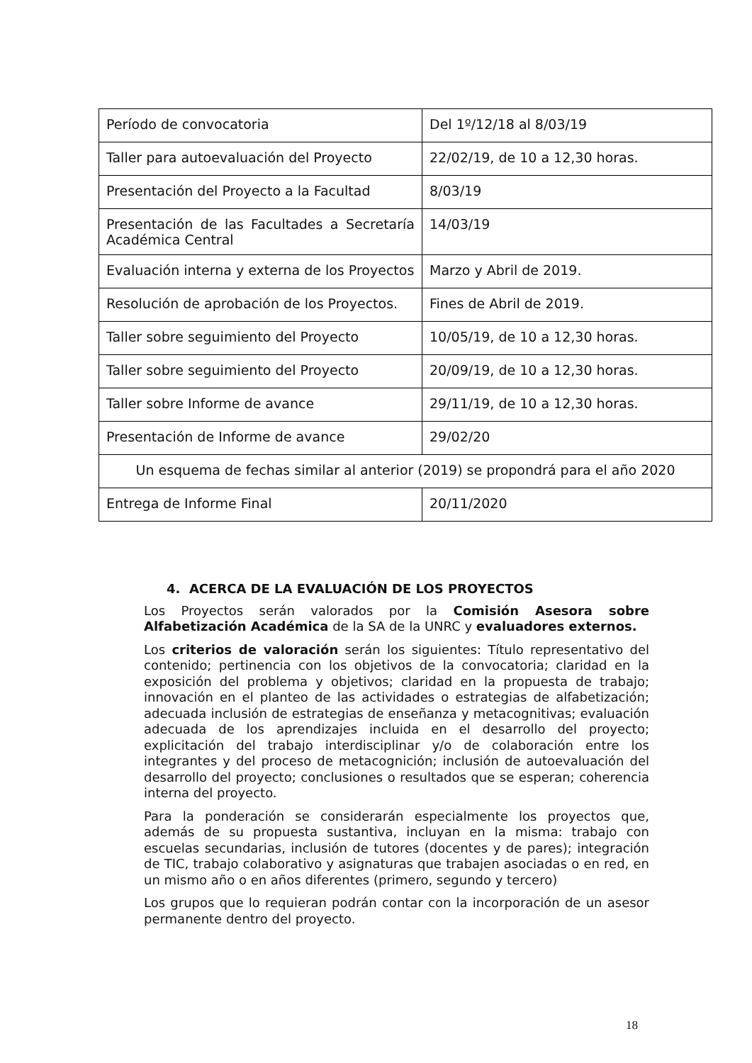| Período de convocatoria | Del 1º/12/18 al 8/03/19 |
| Taller para autoevaluación del Proyecto | 22/02/19, de 10 a 12,30 horas. |
| Presentación del Proyecto a la Facultad | 8/03/19 |
| Presentación de las Facultades a Secretaría Académica Central | 14/03/19 |
| Evaluación interna y externa de los Proyectos | Marzo y Abril de 2019. |
| Resolución de aprobación de los Proyectos. | Fines de Abril de 2019. |
| Taller sobre seguimiento del Proyecto | 10/05/19, de 10 a 12,30 horas. |
| Taller sobre seguimiento del Proyecto | 20/09/19, de 10 a 12,30 horas. |
| Taller sobre Informe de avance | 29/11/19, de 10 a 12,30 horas. |
| Presentación de Informe de avance | 29/02/20 |
| Un esquema de fechas similar al anterior (2019) se propondrá para el año 2020 | |
| Entrega de Informe Final | 20/11/2020 |
4. ACERCA DE LA EVALUACIÓN DE LOS PROYECTOS
Los Proyectos serán valorados por la Comisión Asesora sobre Alfabetización Académica de la SA de la UNRC y evaluadores externos.
Los criterios de valoración serán los siguientes: Título representativo del contenido; pertinencia con los objetivos de la convocatoria; claridad en la exposición del problema y objetivos; claridad en la propuesta de trabajo; innovación en el planteo de las actividades o estrategias de alfabetización; adecuada inclusión de estrategias de enseñanza y metacognitivas; evaluación adecuada de los aprendizajes incluida en el desarrollo del proyecto; explicitación del trabajo interdisciplinar y/o de colaboración entre los integrantes y del proceso de metacognición; inclusión de autoevaluación del desarrollo del proyecto; conclusiones o resultados que se esperan; coherencia interna del proyecto.
Para la ponderación se considerarán especialmente los proyectos que, además de su propuesta sustantiva, incluyan en la misma: trabajo con escuelas secundarias, inclusión de tutores (docentes y de pares); integración de TIC, trabajo colaborativo y asignaturas que trabajen asociadas o en red, en un mismo año o en años diferentes (primero, segundo y tercero)
Los grupos que lo requieran podrán contar con la incorporación de un asesor permanente dentro del proyecto.
18